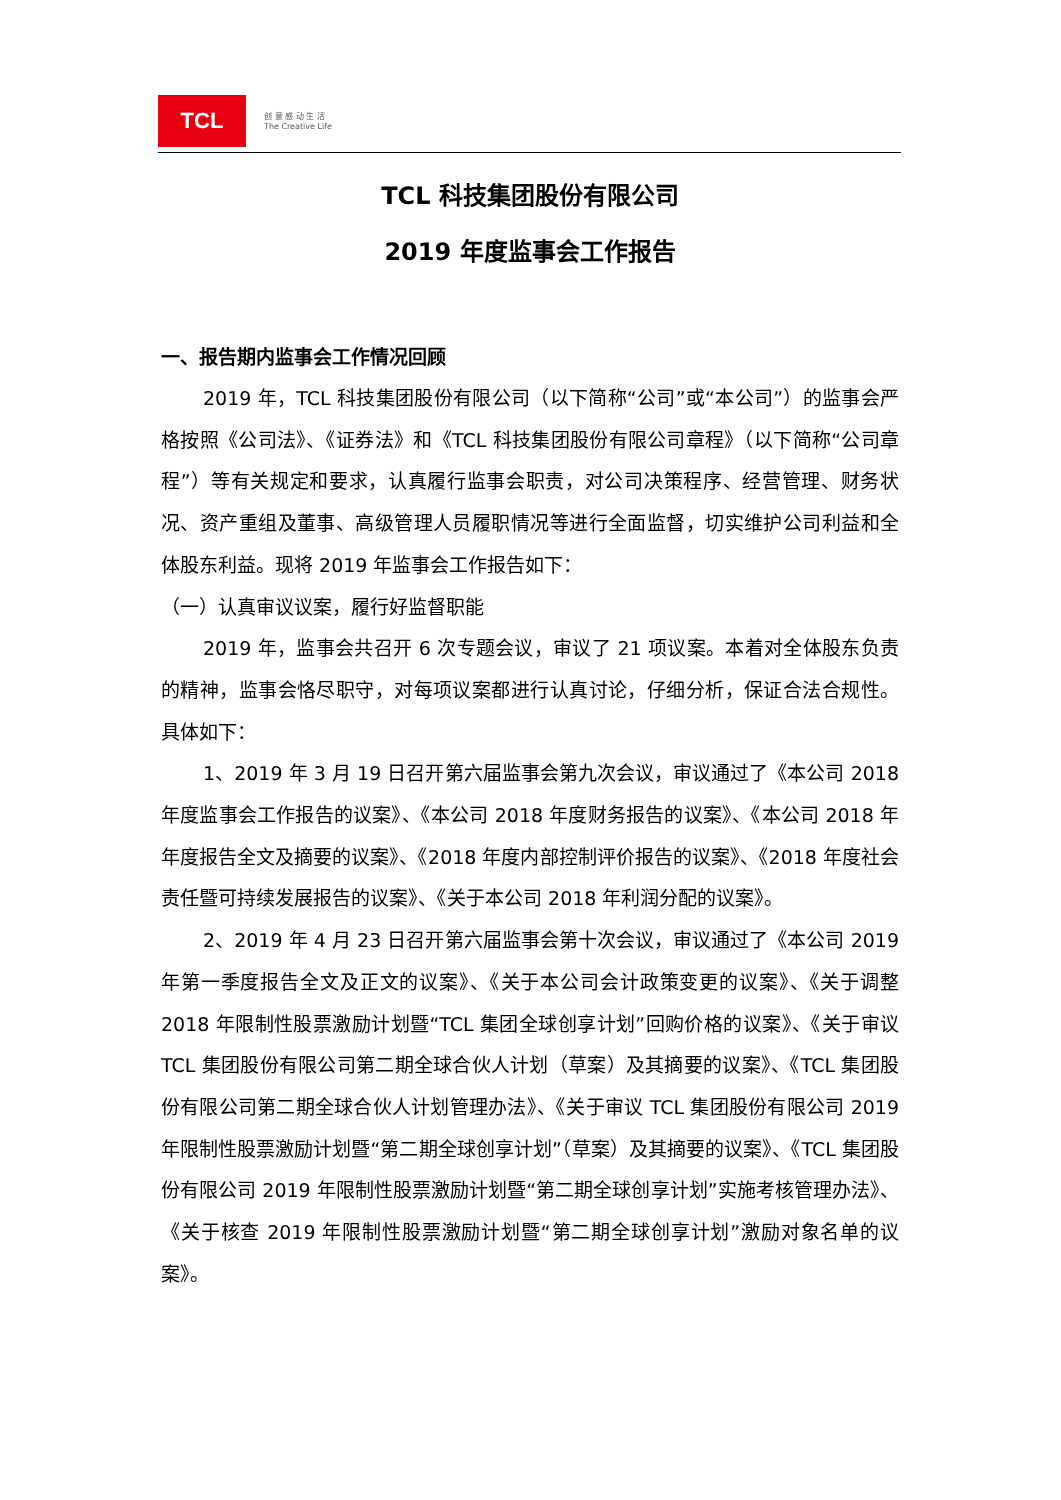TCL
创 意 感 动 生 活
The Creative Life
TCL 科技集团股份有限公司
2019 年度监事会工作报告
一、报告期内监事会工作情况回顾
2019 年，TCL 科技集团股份有限公司（以下简称“公司”或“本公司”）的监事会严格按照《公司法》、《证券法》和《TCL 科技集团股份有限公司章程》（以下简称“公司章程”）等有关规定和要求，认真履行监事会职责，对公司决策程序、经营管理、财务状况、资产重组及董事、高级管理人员履职情况等进行全面监督，切实维护公司利益和全体股东利益。现将 2019 年监事会工作报告如下：
（一）认真审议议案，履行好监督职能
2019 年，监事会共召开 6 次专题会议，审议了 21 项议案。本着对全体股东负责的精神，监事会恪尽职守，对每项议案都进行认真讨论，仔细分析，保证合法合规性。具体如下：
1、2019 年 3 月 19 日召开第六届监事会第九次会议，审议通过了《本公司 2018 年度监事会工作报告的议案》、《本公司 2018 年度财务报告的议案》、《本公司 2018 年年度报告全文及摘要的议案》、《2018 年度内部控制评价报告的议案》、《2018 年度社会责任暨可持续发展报告的议案》、《关于本公司 2018 年利润分配的议案》。
2、2019 年 4 月 23 日召开第六届监事会第十次会议，审议通过了《本公司 2019 年第一季度报告全文及正文的议案》、《关于本公司会计政策变更的议案》、《关于调整 2018 年限制性股票激励计划暨“TCL 集团全球创享计划”回购价格的议案》、《关于审议 TCL 集团股份有限公司第二期全球合伙人计划（草案）及其摘要的议案》、《TCL 集团股份有限公司第二期全球合伙人计划管理办法》、《关于审议 TCL 集团股份有限公司 2019 年限制性股票激励计划暨“第二期全球创享计划”（草案）及其摘要的议案》、《TCL 集团股份有限公司 2019 年限制性股票激励计划暨“第二期全球创享计划”实施考核管理办法》、《关于核查 2019 年限制性股票激励计划暨“第二期全球创享计划”激励对象名单的议案》。